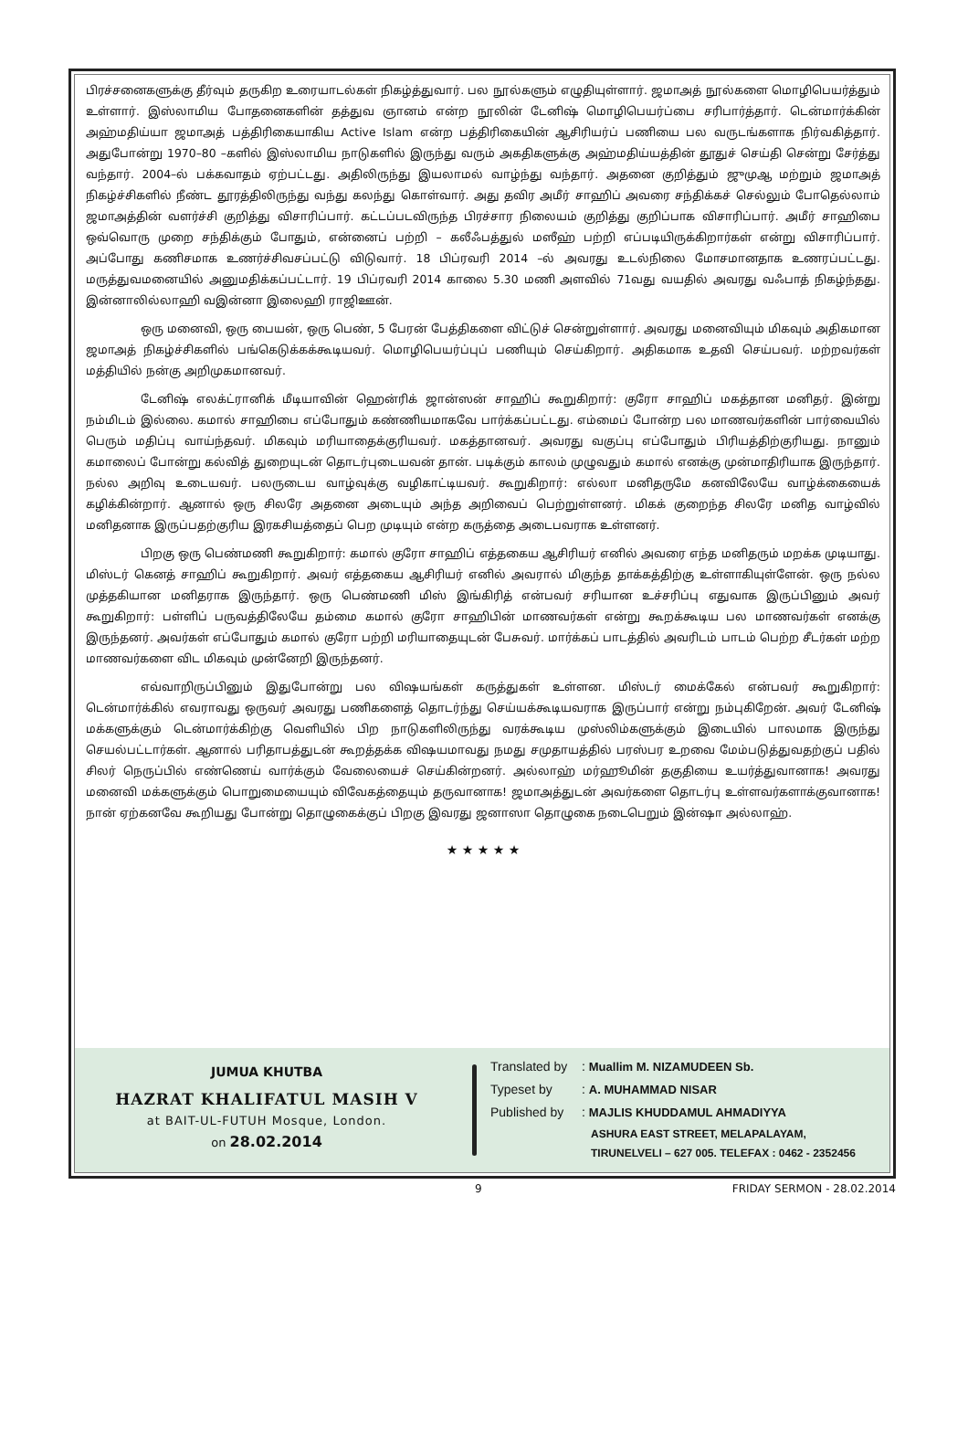பிரச்சனைகளுக்கு தீர்வும் தருகிற உரையாடல்கள் நிகழ்த்துவார். பல நூல்களும் எழுதியுள்ளார். ஜமாஅத் நூல்களை மொழிபெயர்த்தும் உள்ளார். இஸ்லாமிய போதனைகளின் தத்துவ ஞானம் என்ற நூலின் டேனிஷ் மொழிபெயர்ப்பை சரிபார்த்தார். டென்மார்க்கின் அஹ்மதிய்யா ஜமாஅத் பத்திரிகையாகிய Active Islam என்ற பத்திரிகையின் ஆசிரியர்ப் பணியை பல வருடங்களாக நிர்வகித்தார். அதுபோன்று 1970–80 –களில் இஸ்லாமிய நாடுகளில் இருந்து வரும் அகதிகளுக்கு அஹ்மதிய்யத்தின் தூதுச் செய்தி சென்று சேர்த்து வந்தார். 2004–ல் பக்கவாதம் ஏற்பட்டது. அதிலிருந்து இயலாமல் வாழ்ந்து வந்தார். அதனை குறித்தும் ஜுமுஆ மற்றும் ஜமாஅத் நிகழ்ச்சிகளில் நீண்ட தூரத்திலிருந்து வந்து கலந்து கொள்வார். அது தவிர அமீர் சாஹிப் அவரை சந்திக்கச் செல்லும் போதெல்லாம் ஜமாஅத்தின் வளர்ச்சி குறித்து விசாரிப்பார். கட்டப்படவிருந்த பிரச்சார நிலையம் குறித்து குறிப்பாக விசாரிப்பார். அமீர் சாஹிபை ஒவ்வொரு முறை சந்திக்கும் போதும், என்னைப் பற்றி – கலீஃபத்துல் மஸீஹ் பற்றி எப்படியிருக்கிறார்கள் என்று விசாரிப்பார். அப்போது கணிசமாக உணர்ச்சிவசப்பட்டு விடுவார். 18 பிப்ரவரி 2014 –ல் அவரது உடல்நிலை மோசமானதாக உணரப்பட்டது. மருத்துவமனையில் அனுமதிக்கப்பட்டார். 19 பிப்ரவரி 2014 காலை 5.30 மணி அளவில் 71வது வயதில் அவரது வஃபாத் நிகழ்ந்தது. இன்னாலில்லாஹி வஇன்னா இலைஹி ராஜிஊன்.
ஒரு மனைவி, ஒரு பையன், ஒரு பெண், 5 பேரன் பேத்திகளை விட்டுச் சென்றுள்ளார். அவரது மனைவியும் மிகவும் அதிகமான ஜமாஅத் நிகழ்ச்சிகளில் பங்கெடுக்கக்கூடியவர். மொழிபெயர்ப்புப் பணியும் செய்கிறார். அதிகமாக உதவி செய்பவர். மற்றவர்கள் மத்தியில் நன்கு அறிமுகமானவர்.
டேனிஷ் எலக்ட்ரானிக் மீடியாவின் ஹென்ரிக் ஜான்ஸன் சாஹிப் கூறுகிறார்: குரோ சாஹிப் மகத்தான மனிதர். இன்று நம்மிடம் இல்லை. கமால் சாஹிபை எப்போதும் கண்ணியமாகவே பார்க்கப்பட்டது. எம்மைப் போன்ற பல மாணவர்களின் பார்வையில் பெரும் மதிப்பு வாய்ந்தவர். மிகவும் மரியாதைக்குரியவர். மகத்தானவர். அவரது வகுப்பு எப்போதும் பிரியத்திற்குரியது. நானும் கமாலைப் போன்று கல்வித் துறையுடன் தொடர்புடையவன் தான். படிக்கும் காலம் முழுவதும் கமால் எனக்கு முன்மாதிரியாக இருந்தார். நல்ல அறிவு உடையவர். பலருடைய வாழ்வுக்கு வழிகாட்டியவர். கூறுகிறார்: எல்லா மனிதருமே கனவிலேயே வாழ்க்கையைக் கழிக்கின்றார். ஆனால் ஒரு சிலரே அதனை அடையும் அந்த அறிவைப் பெற்றுள்ளனர். மிகக் குறைந்த சிலரே மனித வாழ்வில் மனிதனாக இருப்பதற்குரிய இரகசியத்தைப் பெற முடியும் என்ற கருத்தை அடைபவராக உள்ளனர்.
பிறகு ஒரு பெண்மணி கூறுகிறார்: கமால் குரோ சாஹிப் எத்தகைய ஆசிரியர் எனில் அவரை எந்த மனிதரும் மறக்க முடியாது. மிஸ்டர் கெனத் சாஹிப் கூறுகிறார். அவர் எத்தகைய ஆசிரியர் எனில் அவரால் மிகுந்த தாக்கத்திற்கு உள்ளாகியுள்ளேன். ஒரு நல்ல முத்தகியான மனிதராக இருந்தார். ஒரு பெண்மணி மிஸ் இங்கிரித் என்பவர் சரியான உச்சரிப்பு எதுவாக இருப்பினும் அவர் கூறுகிறார்: பள்ளிப் பருவத்திலேயே தம்மை கமால் குரோ சாஹிபின் மாணவர்கள் என்று கூறக்கூடிய பல மாணவர்கள் எனக்கு இருந்தனர். அவர்கள் எப்போதும் கமால் குரோ பற்றி மரியாதையுடன் பேசுவர். மார்க்கப் பாடத்தில் அவரிடம் பாடம் பெற்ற சீடர்கள் மற்ற மாணவர்களை விட மிகவும் முன்னேறி இருந்தனர்.
எவ்வாறிருப்பினும் இதுபோன்று பல விஷயங்கள் கருத்துகள் உள்ளன. மிஸ்டர் மைக்கேல் என்பவர் கூறுகிறார்: டென்மார்க்கில் எவராவது ஒருவர் அவரது பணிகளைத் தொடர்ந்து செய்யக்கூடியவராக இருப்பார் என்று நம்புகிறேன். அவர் டேனிஷ் மக்களுக்கும் டென்மார்க்கிற்கு வெளியில் பிற நாடுகளிலிருந்து வரக்கூடிய முஸ்லிம்களுக்கும் இடையில் பாலமாக இருந்து செயல்பட்டார்கள். ஆனால் பரிதாபத்துடன் கூறத்தக்க விஷயமாவது நமது சமுதாயத்தில் பரஸ்பர உறவை மேம்படுத்துவதற்குப் பதில் சிலர் நெருப்பில் எண்ணெய் வார்க்கும் வேலையைச் செய்கின்றனர். அல்லாஹ் மர்ஹூமின் தகுதியை உயர்த்துவானாக! அவரது மனைவி மக்களுக்கும் பொறுமையையும் விவேகத்தையும் தருவானாக! ஜமாஅத்துடன் அவர்களை தொடர்பு உள்ளவர்களாக்குவானாக! நான் ஏற்கனவே கூறியது போன்று தொழுகைக்குப் பிறகு இவரது ஜனாஸா தொழுகை நடைபெறும் இன்ஷா அல்லாஹ்.
★ ★ ★ ★ ★
JUMUA KHUTBA
HAZRAT KHALIFATUL MASIH V
at BAIT-UL-FUTUH Mosque, London.
on 28.02.2014
Translated by: Muallim M. NIZAMUDEEN Sb.
Typeset by: A. MUHAMMAD NISAR
Published by: MAJLIS KHUDDAMUL AHMADIYYA
ASHURA EAST STREET, MELAPALAYAM,
TIRUNELVELI – 627 005. TELEFAX : 0462 - 2352456
9 FRIDAY SERMON - 28.02.2014